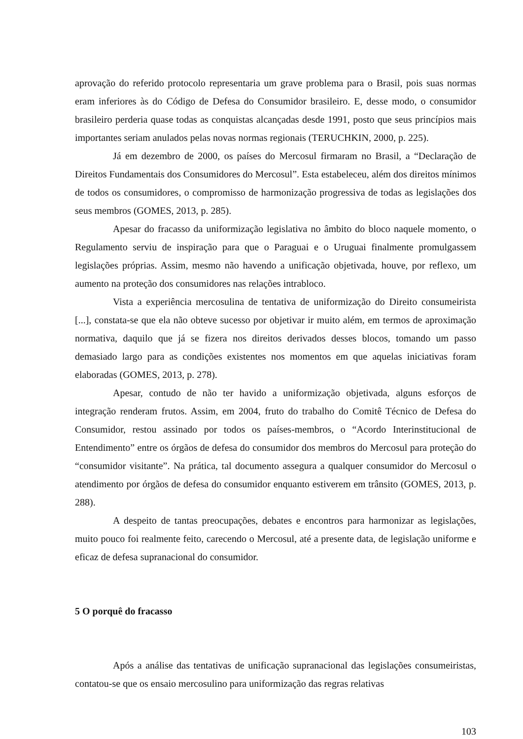aprovação do referido protocolo representaria um grave problema para o Brasil, pois suas normas eram inferiores às do Código de Defesa do Consumidor brasileiro. E, desse modo, o consumidor brasileiro perderia quase todas as conquistas alcançadas desde 1991, posto que seus princípios mais importantes seriam anulados pelas novas normas regionais (TERUCHKIN, 2000, p. 225).
Já em dezembro de 2000, os países do Mercosul firmaram no Brasil, a “Declaração de Direitos Fundamentais dos Consumidores do Mercosul”. Esta estabeleceu, além dos direitos mínimos de todos os consumidores, o compromisso de harmonização progressiva de todas as legislações dos seus membros (GOMES, 2013, p. 285).
Apesar do fracasso da uniformização legislativa no âmbito do bloco naquele momento, o Regulamento serviu de inspiração para que o Paraguai e o Uruguai finalmente promulgassem legislações próprias. Assim, mesmo não havendo a unificação objetivada, houve, por reflexo, um aumento na proteção dos consumidores nas relações intrabloco.
Vista a experiência mercosulina de tentativa de uniformização do Direito consumeirista [...], constata-se que ela não obteve sucesso por objetivar ir muito além, em termos de aproximação normativa, daquilo que já se fizera nos direitos derivados desses blocos, tomando um passo demasiado largo para as condições existentes nos momentos em que aquelas iniciativas foram elaboradas (GOMES, 2013, p. 278).
Apesar, contudo de não ter havido a uniformização objetivada, alguns esforços de integração renderam frutos. Assim, em 2004, fruto do trabalho do Comitê Técnico de Defesa do Consumidor, restou assinado por todos os países-membros, o “Acordo Interinstitucional de Entendimento” entre os órgãos de defesa do consumidor dos membros do Mercosul para proteção do “consumidor visitante”. Na prática, tal documento assegura a qualquer consumidor do Mercosul o atendimento por órgãos de defesa do consumidor enquanto estiverem em trânsito (GOMES, 2013, p. 288).
A despeito de tantas preocupações, debates e encontros para harmonizar as legislações, muito pouco foi realmente feito, carecendo o Mercosul, até a presente data, de legislação uniforme e eficaz de defesa supranacional do consumidor.
5 O porquê do fracasso
Após a análise das tentativas de unificação supranacional das legislações consumeiristas, contatou-se que os ensaio mercosulino para uniformização das regras relativas
103